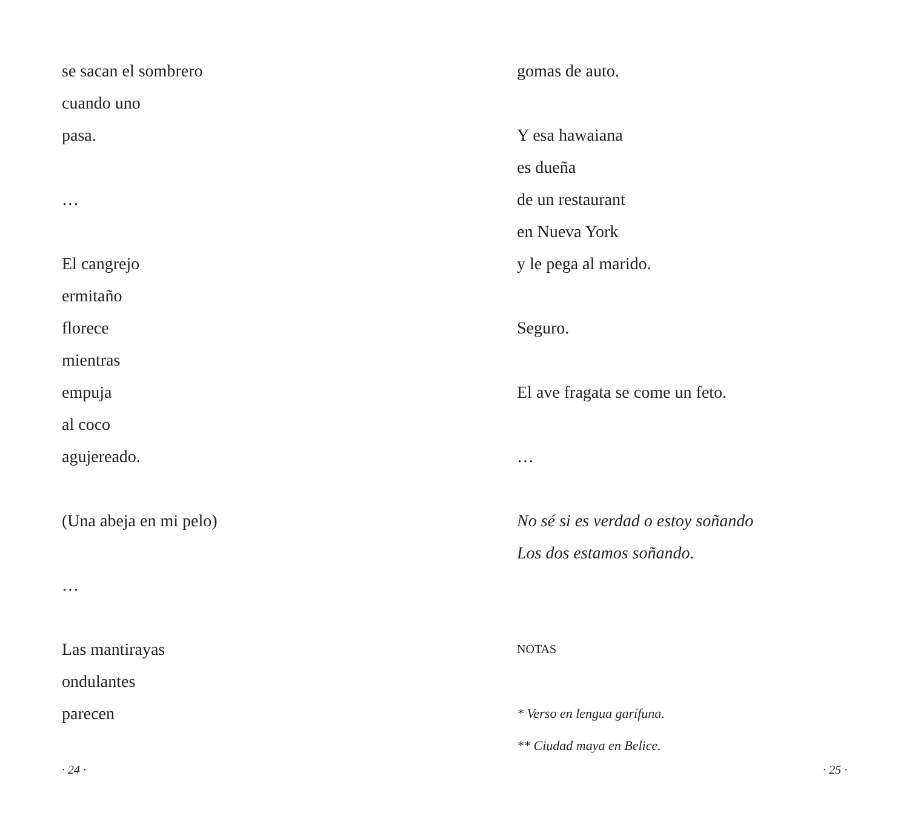se sacan el sombrero
cuando uno
pasa.
…
El cangrejo
ermitaño
florece
mientras
empuja
al coco
agujereado.
(Una abeja en mi pelo)
…
Las mantirayas
ondulantes
parecen
· 24 ·
gomas de auto.
Y esa hawaiana
es dueña
de un restaurant
en Nueva York
y le pega al marido.
Seguro.
El ave fragata se come un feto.
…
No sé si es verdad o estoy soñando
Los dos estamos soñando.
NOTAS
* Verso en lengua garífuna.
** Ciudad maya en Belice.
· 25 ·